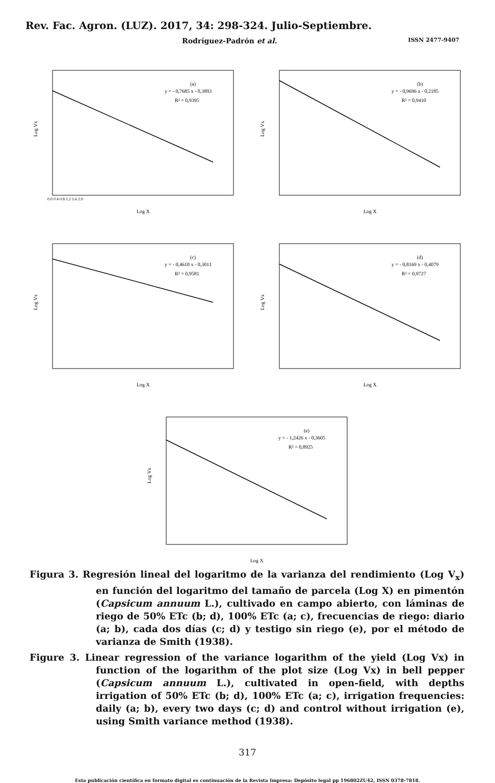Rev. Fac. Agron. (LUZ). 2017, 34: 298-324. Julio-Septiembre.
Rodríguez-Padrón et al. ISSN 2477-9407
(a)
y = - 0,7685 x - 0,3893
R² = 0,9395
Log X
Log Vx
0.0 0.4 0.8 1.2 1.6 2.0
(b)
y = - 0,9696 x - 0,2185
R² = 0,9410
Log X
Log Vx
(c)
y = - 0,4610 x - 0,3011
R² = 0,9581
Log X
Log Vx
(d)
y = - 0,8169 x - 0,4079
R² = 0,9727
Log X
Log Vx
(e)
y = - 1,2426 x - 0,3605
R² = 0,8925
Log X
Log Vx
Figura 3. Regresión lineal del logaritmo de la varianza del rendimiento (Log V<sub>x</sub>) en función del logaritmo del tamaño de parcela (Log X) en pimentón (Capsicum annuum L.), cultivado en campo abierto, con láminas de riego de 50% ETc (b; d), 100% ETc (a; c), frecuencias de riego: diario (a; b), cada dos días (c; d) y testigo sin riego (e), por el método de varianza de Smith (1938).
Figure 3. Linear regression of the variance logarithm of the yield (Log Vx) in function of the logarithm of the plot size (Log Vx) in bell pepper (Capsicum annuum L.), cultivated in open-field, with depths irrigation of 50% ETc (b; d), 100% ETc (a; c), irrigation frequencies: daily (a; b), every two days (c; d) and control without irrigation (e), using Smith variance method (1938).
317
Esta publicación científica en formato digital es continuación de la Revista Impresa: Depósito legal pp 196802ZU42, ISSN 0378-7818.